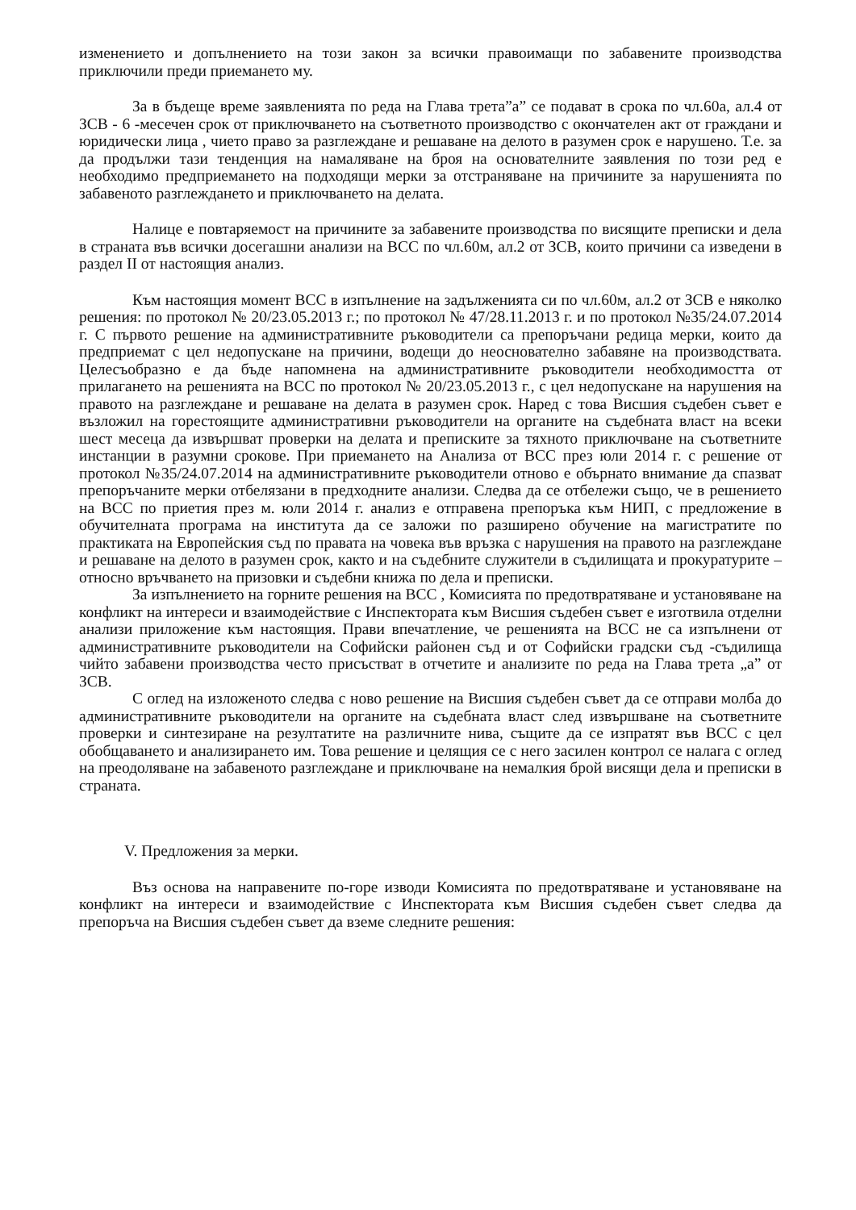изменението и допълнението на този закон за всички правоимащи по забавените производства приключили преди приемането му.
За в бъдеще време заявленията по реда на Глава трета”а” се подават в срока по чл.60а, ал.4 от ЗСВ - 6 -месечен срок от приключването на съответното производство с окончателен акт от граждани и юридически лица , чието право за разглеждане и решаване на делото в разумен срок е нарушено. Т.е. за да продължи тази тенденция на намаляване на броя на основателните заявления по този ред е необходимо предприемането на подходящи мерки за отстраняване на причините за нарушенията по забавеното разглеждането и приключването на делата.
Налице е повтаряемост на причините за забавените производства по висящите преписки и дела в страната във всички досегашни анализи на ВСС по чл.60м, ал.2 от ЗСВ, които причини са изведени в раздел II от настоящия анализ.
Към настоящия момент ВСС в изпълнение на задълженията си по чл.60м, ал.2 от ЗСВ е няколко решения: по протокол № 20/23.05.2013 г.; по протокол № 47/28.11.2013 г. и по протокол №35/24.07.2014 г. С първото решение на административните ръководители са препоръчани редица мерки, които да предприемат с цел недопускане на причини, водещи до неоснователно забавяне на производствата. Целесъобразно е да бъде напомнена на административните ръководители необходимостта от прилагането на решенията на ВСС по протокол № 20/23.05.2013 г., с цел недопускане на нарушения на правото на разглеждане и решаване на делата в разумен срок. Наред с това Висшия съдебен съвет е възложил на горестоящите административни ръководители на органите на съдебната власт на всеки шест месеца да извършват проверки на делата и преписките за тяхното приключване на съответните инстанции в разумни срокове. При приемането на Анализа от ВСС през юли 2014 г. с решение от протокол №35/24.07.2014 на административните ръководители отново е обърнато внимание да спазват препоръчаните мерки отбелязани в предходните анализи. Следва да се отбележи също, че в решението на ВСС по приетия през м. юли 2014 г. анализ е отправена препоръка към НИП, с предложение в обучителната програма на института да се заложи по разширено обучение на магистратите по практиката на Европейския съд по правата на човека във връзка с нарушения на правото на разглеждане и решаване на делото в разумен срок, както и на съдебните служители в съдилищата и прокуратурите – относно връчването на призовки и съдебни книжа по дела и преписки.
За изпълнението на горните решения на ВСС , Комисията по предотвратяване и установяване на конфликт на интереси и взаимодействие с Инспектората към Висшия съдебен съвет е изготвила отделни анализи приложение към настоящия. Прави впечатление, че решенията на ВСС не са изпълнени от административните ръководители на Софийски районен съд и от Софийски градски съд -съдилища чийто забавени производства често присъстват в отчетите и анализите по реда на Глава трета „а” от ЗСВ.
С оглед на изложеното следва с ново решение на Висшия съдебен съвет да се отправи молба до административните ръководители на органите на съдебната власт след извършване на съответните проверки и синтезиране на резултатите на различните нива, същите да се изпратят във ВСС с цел обобщаването и анализирането им. Това решение и целящия се с него засилен контрол се налага с оглед на преодоляване на забавеното разглеждане и приключване на немалкия брой висящи дела и преписки в страната.
V. Предложения за мерки.
Въз основа на направените по-горе изводи Комисията по предотвратяване и установяване на конфликт на интереси и взаимодействие с Инспектората към Висшия съдебен съвет следва да препоръча на Висшия съдебен съвет да вземе следните решения: